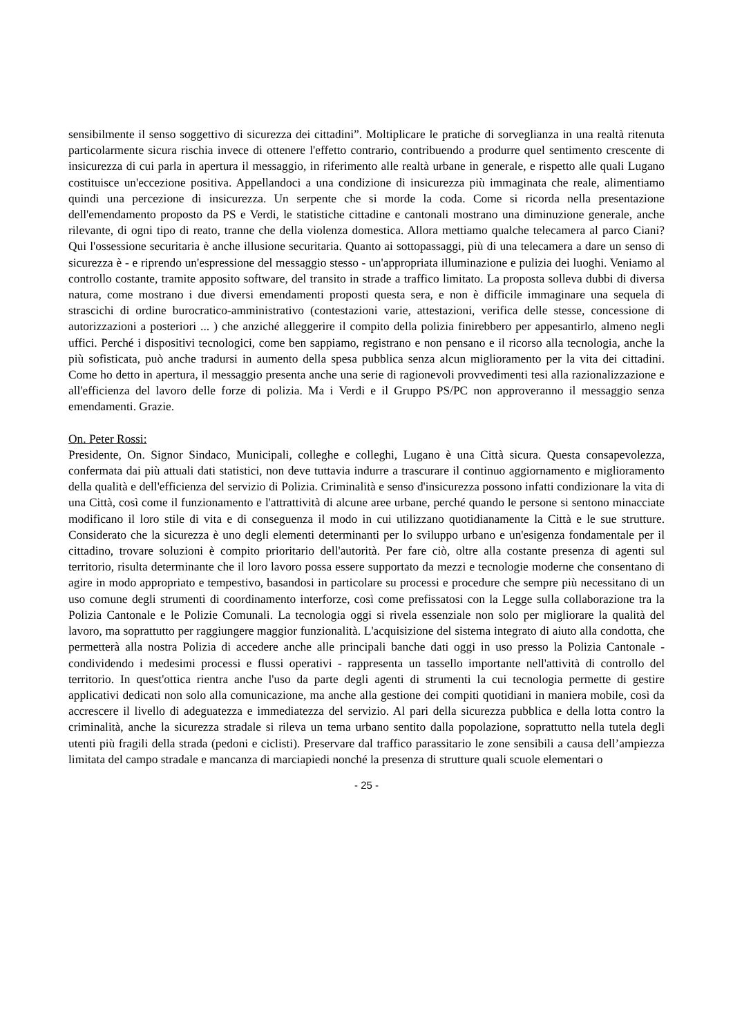sensibilmente il senso soggettivo di sicurezza dei cittadini”. Moltiplicare le pratiche di sorveglianza in una realtà ritenuta particolarmente sicura rischia invece di ottenere l'effetto contrario, contribuendo a produrre quel sentimento crescente di insicurezza di cui parla in apertura il messaggio, in riferimento alle realtà urbane in generale, e rispetto alle quali Lugano costituisce un'eccezione positiva. Appellandoci a una condizione di insicurezza più immaginata che reale, alimentiamo quindi una percezione di insicurezza. Un serpente che si morde la coda. Come si ricorda nella presentazione dell'emendamento proposto da PS e Verdi, le statistiche cittadine e cantonali mostrano una diminuzione generale, anche rilevante, di ogni tipo di reato, tranne che della violenza domestica. Allora mettiamo qualche telecamera al parco Ciani? Qui l'ossessione securitaria è anche illusione securitaria. Quanto ai sottopassaggi, più di una telecamera a dare un senso di sicurezza è - e riprendo un'espressione del messaggio stesso - un'appropriata illuminazione e pulizia dei luoghi. Veniamo al controllo costante, tramite apposito software, del transito in strade a traffico limitato. La proposta solleva dubbi di diversa natura, come mostrano i due diversi emendamenti proposti questa sera, e non è difficile immaginare una sequela di strascichi di ordine burocratico-amministrativo (contestazioni varie, attestazioni, verifica delle stesse, concessione di autorizzazioni a posteriori ... ) che anziché alleggerire il compito della polizia finirebbero per appesantirlo, almeno negli uffici. Perché i dispositivi tecnologici, come ben sappiamo, registrano e non pensano e il ricorso alla tecnologia, anche la più sofisticata, può anche tradursi in aumento della spesa pubblica senza alcun miglioramento per la vita dei cittadini. Come ho detto in apertura, il messaggio presenta anche una serie di ragionevoli provvedimenti tesi alla razionalizzazione e all'efficienza del lavoro delle forze di polizia. Ma i Verdi e il Gruppo PS/PC non approveranno il messaggio senza emendamenti. Grazie.
On. Peter Rossi:
Presidente, On. Signor Sindaco, Municipali, colleghe e colleghi, Lugano è una Città sicura. Questa consapevolezza, confermata dai più attuali dati statistici, non deve tuttavia indurre a trascurare il continuo aggiornamento e miglioramento della qualità e dell'efficienza del servizio di Polizia. Criminalità e senso d'insicurezza possono infatti condizionare la vita di una Città, così come il funzionamento e l'attrattività di alcune aree urbane, perché quando le persone si sentono minacciate modificano il loro stile di vita e di conseguenza il modo in cui utilizzano quotidianamente la Città e le sue strutture. Considerato che la sicurezza è uno degli elementi determinanti per lo sviluppo urbano e un'esigenza fondamentale per il cittadino, trovare soluzioni è compito prioritario dell'autorità. Per fare ciò, oltre alla costante presenza di agenti sul territorio, risulta determinante che il loro lavoro possa essere supportato da mezzi e tecnologie moderne che consentano di agire in modo appropriato e tempestivo, basandosi in particolare su processi e procedure che sempre più necessitano di un uso comune degli strumenti di coordinamento interforze, così come prefissatosi con la Legge sulla collaborazione tra la Polizia Cantonale e le Polizie Comunali. La tecnologia oggi si rivela essenziale non solo per migliorare la qualità del lavoro, ma soprattutto per raggiungere maggior funzionalità. L'acquisizione del sistema integrato di aiuto alla condotta, che permetterà alla nostra Polizia di accedere anche alle principali banche dati oggi in uso presso la Polizia Cantonale - condividendo i medesimi processi e flussi operativi - rappresenta un tassello importante nell'attività di controllo del territorio. In quest'ottica rientra anche l'uso da parte degli agenti di strumenti la cui tecnologia permette di gestire applicativi dedicati non solo alla comunicazione, ma anche alla gestione dei compiti quotidiani in maniera mobile, così da accrescere il livello di adeguatezza e immediatezza del servizio. Al pari della sicurezza pubblica e della lotta contro la criminalità, anche la sicurezza stradale si rileva un tema urbano sentito dalla popolazione, soprattutto nella tutela degli utenti più fragili della strada (pedoni e ciclisti). Preservare dal traffico parassitario le zone sensibili a causa dell’ampiezza limitata del campo stradale e mancanza di marciapiedi nonché la presenza di strutture quali scuole elementari o
- 25 -